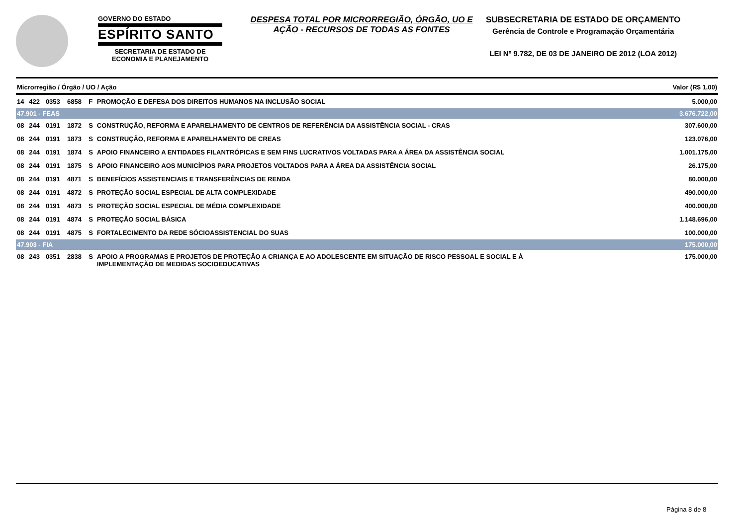GOVERNO DO ESTADO
ESPÍRITO SANTO
SECRETARIA DE ESTADO DE ECONOMIA E PLANEJAMENTO
DESPESA TOTAL POR MICRORREGIÃO, ÓRGÃO, UO E AÇÃO - RECURSOS DE TODAS AS FONTES
SUBSECRETARIA DE ESTADO DE ORÇAMENTO
Gerência de Controle e Programação Orçamentária
LEI Nº 9.782, DE 03 DE JANEIRO DE 2012 (LOA 2012)
| Microrregião / Órgão / UO / Ação | | | | | | Valor (R$ 1,00) |
| 14 | 422 | 0353 | 6858 | F | PROMOÇÃO E DEFESA DOS DIREITOS HUMANOS NA INCLUSÃO SOCIAL | 5.000,00 |
| 47.901 - FEAS | | | | | | 3.676.722,00 |
| 08 | 244 | 0191 | 1872 | S | CONSTRUÇÃO, REFORMA E APARELHAMENTO DE CENTROS DE REFERÊNCIA DA ASSISTÊNCIA SOCIAL - CRAS | 307.600,00 |
| 08 | 244 | 0191 | 1873 | S | CONSTRUÇÃO, REFORMA E APARELHAMENTO DE CREAS | 123.076,00 |
| 08 | 244 | 0191 | 1874 | S | APOIO FINANCEIRO A ENTIDADES FILANTRÓPICAS E SEM FINS LUCRATIVOS VOLTADAS PARA A ÁREA DA ASSISTÊNCIA SOCIAL | 1.001.175,00 |
| 08 | 244 | 0191 | 1875 | S | APOIO FINANCEIRO AOS MUNICÍPIOS PARA PROJETOS VOLTADOS PARA A ÁREA DA ASSISTÊNCIA SOCIAL | 26.175,00 |
| 08 | 244 | 0191 | 4871 | S | BENEFÍCIOS ASSISTENCIAIS E TRANSFERÊNCIAS DE RENDA | 80.000,00 |
| 08 | 244 | 0191 | 4872 | S | PROTEÇÃO SOCIAL ESPECIAL DE ALTA COMPLEXIDADE | 490.000,00 |
| 08 | 244 | 0191 | 4873 | S | PROTEÇÃO SOCIAL ESPECIAL DE MÉDIA COMPLEXIDADE | 400.000,00 |
| 08 | 244 | 0191 | 4874 | S | PROTEÇÃO SOCIAL BÁSICA | 1.148.696,00 |
| 08 | 244 | 0191 | 4875 | S | FORTALECIMENTO DA REDE SÓCIOASSISTENCIAL DO SUAS | 100.000,00 |
| 47.903 - FIA | | | | | | 175.000,00 |
| 08 | 243 | 0351 | 2838 | S | APOIO A PROGRAMAS E PROJETOS DE PROTEÇÃO A CRIANÇA E AO ADOLESCENTE EM SITUAÇÃO DE RISCO PESSOAL E SOCIAL E À IMPLEMENTAÇÃO DE MEDIDAS SOCIOEDUCATIVAS | 175.000,00 |
Página 8 de 8